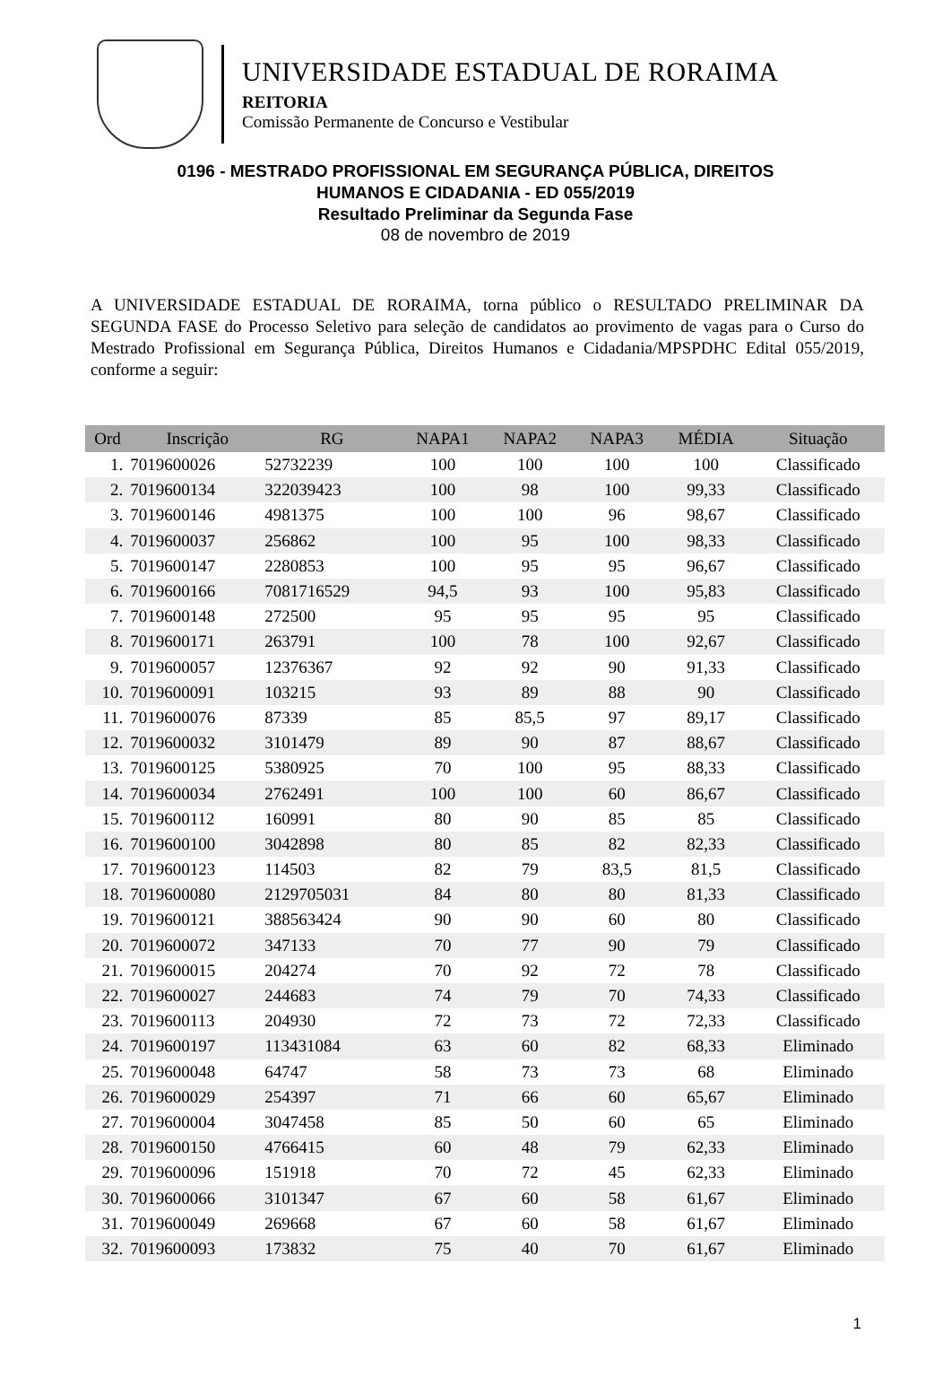UNIVERSIDADE ESTADUAL DE RORAIMA
REITORIA
Comissão Permanente de Concurso e Vestibular
0196 - MESTRADO PROFISSIONAL EM SEGURANÇA PÚBLICA, DIREITOS
HUMANOS E CIDADANIA - ED 055/2019
Resultado Preliminar da Segunda Fase
08 de novembro de 2019
A UNIVERSIDADE ESTADUAL DE RORAIMA, torna público o RESULTADO PRELIMINAR DA SEGUNDA FASE do Processo Seletivo para seleção de candidatos ao provimento de vagas para o Curso do Mestrado Profissional em Segurança Pública, Direitos Humanos e Cidadania/MPSPDHC Edital 055/2019, conforme a seguir:
| Ord | Inscrição | RG | NAPA1 | NAPA2 | NAPA3 | MÉDIA | Situação |
| --- | --- | --- | --- | --- | --- | --- | --- |
| 1. | 7019600026 | 52732239 | 100 | 100 | 100 | 100 | Classificado |
| 2. | 7019600134 | 322039423 | 100 | 98 | 100 | 99,33 | Classificado |
| 3. | 7019600146 | 4981375 | 100 | 100 | 96 | 98,67 | Classificado |
| 4. | 7019600037 | 256862 | 100 | 95 | 100 | 98,33 | Classificado |
| 5. | 7019600147 | 2280853 | 100 | 95 | 95 | 96,67 | Classificado |
| 6. | 7019600166 | 7081716529 | 94,5 | 93 | 100 | 95,83 | Classificado |
| 7. | 7019600148 | 272500 | 95 | 95 | 95 | 95 | Classificado |
| 8. | 7019600171 | 263791 | 100 | 78 | 100 | 92,67 | Classificado |
| 9. | 7019600057 | 12376367 | 92 | 92 | 90 | 91,33 | Classificado |
| 10. | 7019600091 | 103215 | 93 | 89 | 88 | 90 | Classificado |
| 11. | 7019600076 | 87339 | 85 | 85,5 | 97 | 89,17 | Classificado |
| 12. | 7019600032 | 3101479 | 89 | 90 | 87 | 88,67 | Classificado |
| 13. | 7019600125 | 5380925 | 70 | 100 | 95 | 88,33 | Classificado |
| 14. | 7019600034 | 2762491 | 100 | 100 | 60 | 86,67 | Classificado |
| 15. | 7019600112 | 160991 | 80 | 90 | 85 | 85 | Classificado |
| 16. | 7019600100 | 3042898 | 80 | 85 | 82 | 82,33 | Classificado |
| 17. | 7019600123 | 114503 | 82 | 79 | 83,5 | 81,5 | Classificado |
| 18. | 7019600080 | 2129705031 | 84 | 80 | 80 | 81,33 | Classificado |
| 19. | 7019600121 | 388563424 | 90 | 90 | 60 | 80 | Classificado |
| 20. | 7019600072 | 347133 | 70 | 77 | 90 | 79 | Classificado |
| 21. | 7019600015 | 204274 | 70 | 92 | 72 | 78 | Classificado |
| 22. | 7019600027 | 244683 | 74 | 79 | 70 | 74,33 | Classificado |
| 23. | 7019600113 | 204930 | 72 | 73 | 72 | 72,33 | Classificado |
| 24. | 7019600197 | 113431084 | 63 | 60 | 82 | 68,33 | Eliminado |
| 25. | 7019600048 | 64747 | 58 | 73 | 73 | 68 | Eliminado |
| 26. | 7019600029 | 254397 | 71 | 66 | 60 | 65,67 | Eliminado |
| 27. | 7019600004 | 3047458 | 85 | 50 | 60 | 65 | Eliminado |
| 28. | 7019600150 | 4766415 | 60 | 48 | 79 | 62,33 | Eliminado |
| 29. | 7019600096 | 151918 | 70 | 72 | 45 | 62,33 | Eliminado |
| 30. | 7019600066 | 3101347 | 67 | 60 | 58 | 61,67 | Eliminado |
| 31. | 7019600049 | 269668 | 67 | 60 | 58 | 61,67 | Eliminado |
| 32. | 7019600093 | 173832 | 75 | 40 | 70 | 61,67 | Eliminado |
1